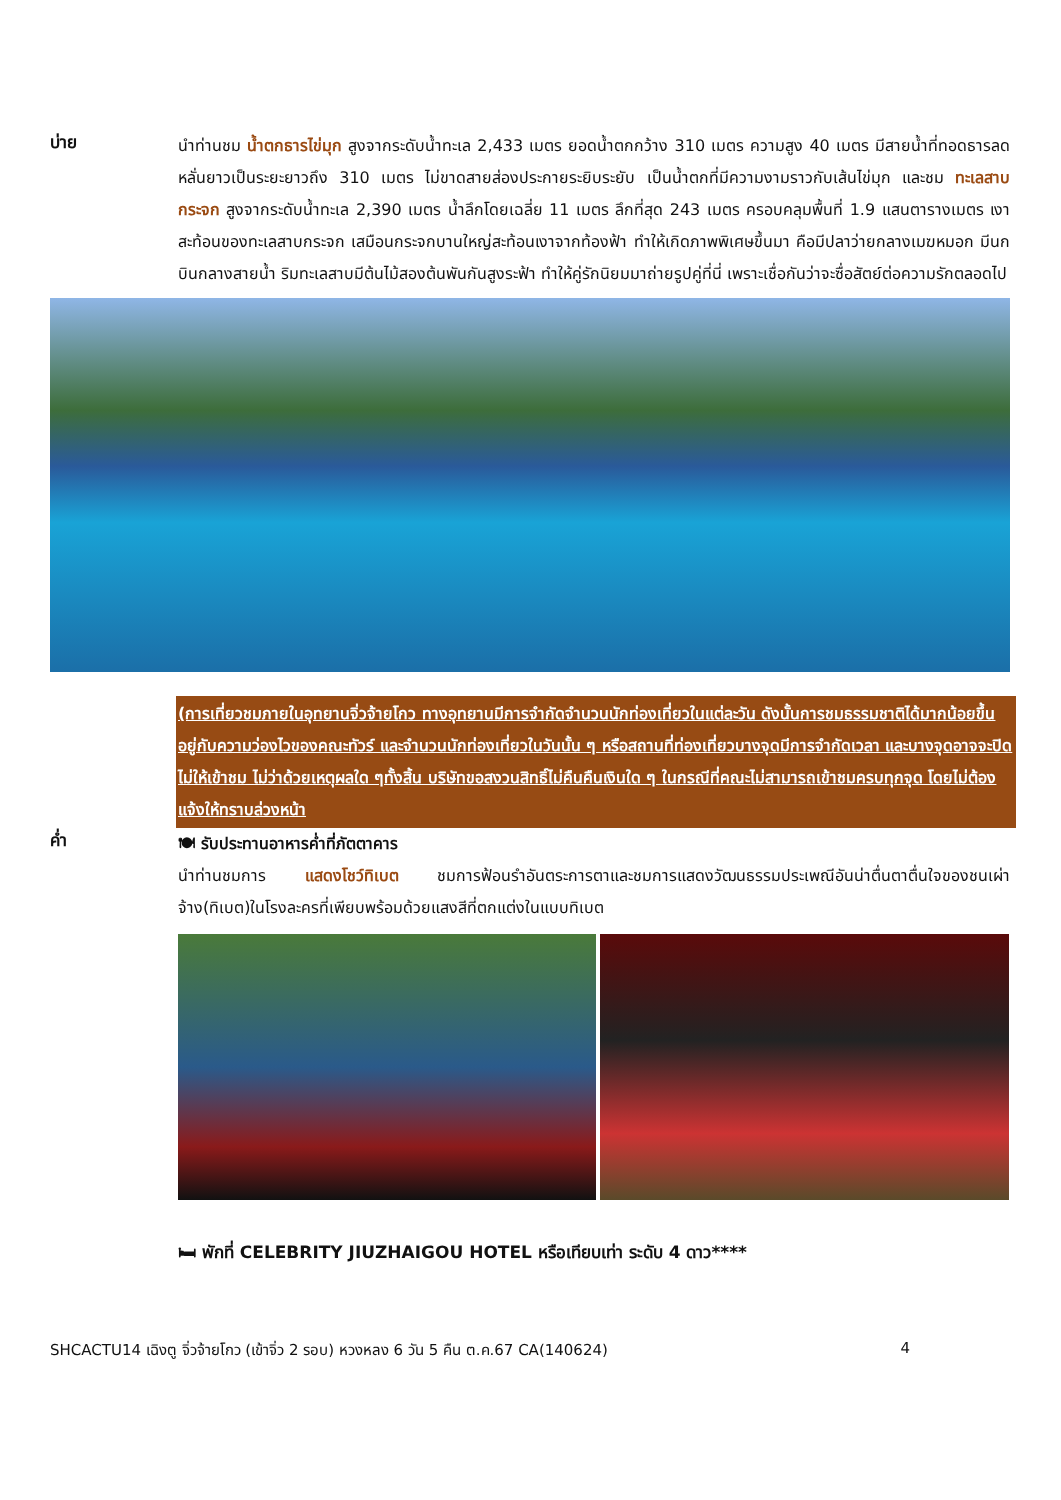บ่าย
นำท่านชม น้ำตกธารไข่มุก สูงจากระดับน้ำทะเล 2,433 เมตร ยอดน้ำตกกว้าง 310 เมตร ความสูง 40 เมตร มีสายน้ำที่ทอดธารลดหลั่นยาวเป็นระยะยาวถึง 310 เมตร ไม่ขาดสายส่องประกายระยิบระยับ เป็นน้ำตกที่มีความงามราวกับเส้นไข่มุก และชม ทะเลสาบกระจก สูงจากระดับน้ำทะเล 2,390 เมตร น้ำลึกโดยเฉลี่ย 11 เมตร ลึกที่สุด 243 เมตร ครอบคลุมพื้นที่ 1.9 แสนตารางเมตร เงาสะท้อนของทะเลสาบกระจก เสมือนกระจกบานใหญ่สะท้อนเงาจากท้องฟ้า ทำให้เกิดภาพพิเศษขึ้นมา คือมีปลาว่ายกลางเมฆหมอก มีนกบินกลางสายน้ำ ริมทะเลสาบมีต้นไม้สองต้นพันกันสูงระฟ้า ทำให้คู่รักนิยมมาถ่ายรูปคู่ที่นี่ เพราะเชื่อกันว่าจะซื่อสัตย์ต่อความรักตลอดไป
(การเที่ยวชมภายในอุทยานจิ่วจ้ายโกว ทางอุทยานมีการจำกัดจำนวนนักท่องเที่ยวในแต่ละวัน ดังนั้นการชมธรรมชาติได้มากน้อยขึ้นอยู่กับความว่องไวของคณะทัวร์ และจำนวนนักท่องเที่ยวในวันนั้น ๆ หรือสถานที่ท่องเที่ยวบางจุดมีการจำกัดเวลา และบางจุดอาจจะปิดไม่ให้เข้าชม ไม่ว่าด้วยเหตุผลใด ๆทั้งสิ้น บริษัทขอสงวนสิทธิ์ไม่คืนคืนเงินใด ๆ ในกรณีที่คณะไม่สามารถเข้าชมครบทุกจุด โดยไม่ต้องแจ้งให้ทราบล่วงหน้า
ค่ำ
🍽 รับประทานอาหารค่ำที่ภัตตาคาร
นำท่านชมการ แสดงโชว์ทิเบต ชมการฟ้อนรำอันตระการตาและชมการแสดงวัฒนธรรมประเพณีอันน่าตื่นตาตื่นใจของชนเผ่าจ้าง(ทิเบต)ในโรงละครที่เพียบพร้อมด้วยแสงสีที่ตกแต่งในแบบทิเบต
🛏 พักที่ CELEBRITY JIUZHAIGOU HOTEL หรือเทียบเท่า ระดับ 4 ดาว****
SHCACTU14 เฉิงตู จิ่วจ้ายโกว (เข้าจิ่ว 2 รอบ) หวงหลง 6 วัน 5 คืน ต.ค.67 CA(140624) 4